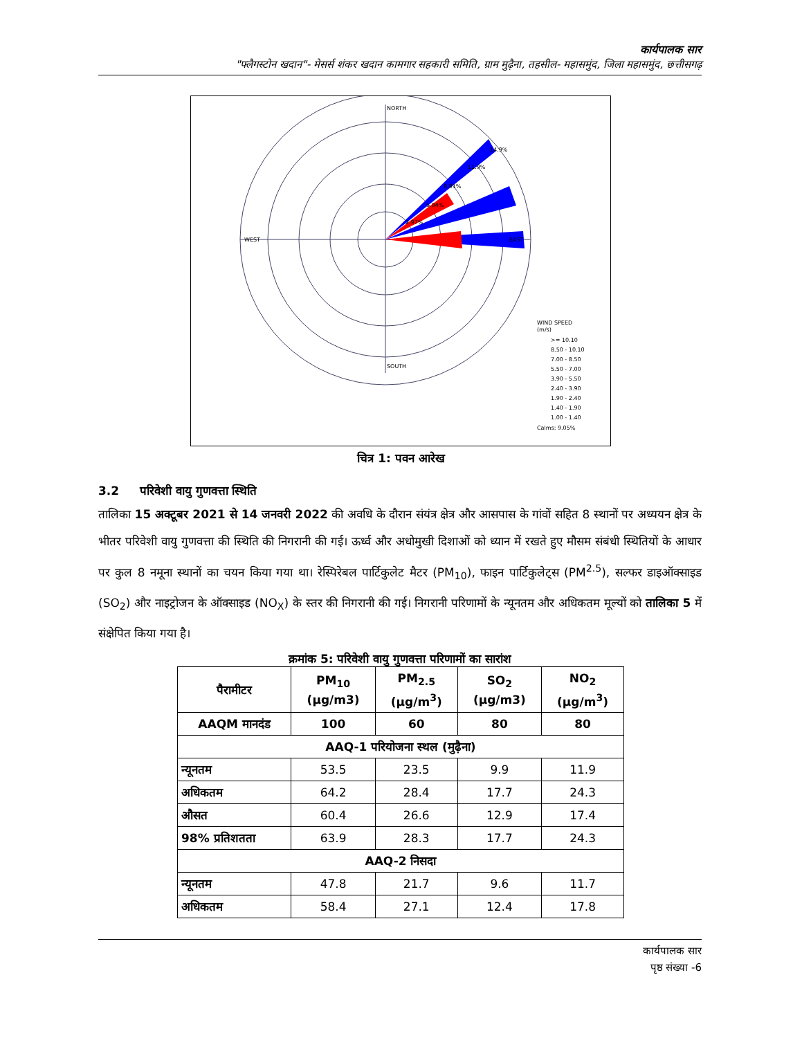कार्यपालक सार
"फ्लैगस्टोन खदान"- मेसर्स शंकर खदान कामगार सहकारी समिति, ग्राम मुढ़ैना, तहसील- महासमुंद, जिला महासमुंद, छत्तीसगढ़
NORTH
WEST
EAST
SOUTH
14.9%
11.9%
8.91%
5.94%
2.97%
WIND SPEED
(m/s)
>= 10.10
8.50 - 10.10
7.00 - 8.50
5.50 - 7.00
3.90 - 5.50
2.40 - 3.90
1.90 - 2.40
1.40 - 1.90
1.00 - 1.40
Calms: 9.05%
चित्र 1: पवन आरेख
3.2 परिवेशी वायु गुणवत्ता स्थिति
तालिका 15 अक्टूबर 2021 से 14 जनवरी 2022 की अवधि के दौरान संयंत्र क्षेत्र और आसपास के गांवों सहित 8 स्थानों पर अध्ययन क्षेत्र के भीतर परिवेशी वायु गुणवत्ता की स्थिति की निगरानी की गई। ऊर्ध्व और अधोमुखी दिशाओं को ध्यान में रखते हुए मौसम संबंधी स्थितियों के आधार पर कुल 8 नमूना स्थानों का चयन किया गया था। रेस्पिरेबल पार्टिकुलेट मैटर (PM<sub>10</sub>), फाइन पार्टिकुलेट्स (PM<sup>2.5</sup>), सल्फर डाइऑक्साइड (SO<sub>2</sub>) और नाइट्रोजन के ऑक्साइड (NO<sub>X</sub>) के स्तर की निगरानी की गई। निगरानी परिणामों के न्यूनतम और अधिकतम मूल्यों को तालिका 5 में संक्षेपित किया गया है।
क्रमांक 5: परिवेशी वायु गुणवत्ता परिणामों का सारांश
| पैरामीटर | PM<sub>10</sub> (µg/m3) | PM<sub>2.5</sub> (µg/m<sup>3</sup>) | SO<sub>2</sub> (µg/m3) | NO<sub>2</sub> (µg/m<sup>3</sup>) |
| --- | --- | --- | --- | --- |
| AAQM मानदंड | 100 | 60 | 80 | 80 |
| AAQ-1 परियोजना स्थल (मुढ़ैना) | | | | |
| न्यूनतम | 53.5 | 23.5 | 9.9 | 11.9 |
| अधिकतम | 64.2 | 28.4 | 17.7 | 24.3 |
| औसत | 60.4 | 26.6 | 12.9 | 17.4 |
| 98% प्रतिशतता | 63.9 | 28.3 | 17.7 | 24.3 |
| AAQ-2 निसदा | | | | |
| न्यूनतम | 47.8 | 21.7 | 9.6 | 11.7 |
| अधिकतम | 58.4 | 27.1 | 12.4 | 17.8 |
कार्यपालक सार
पृष्ठ संख्या -6